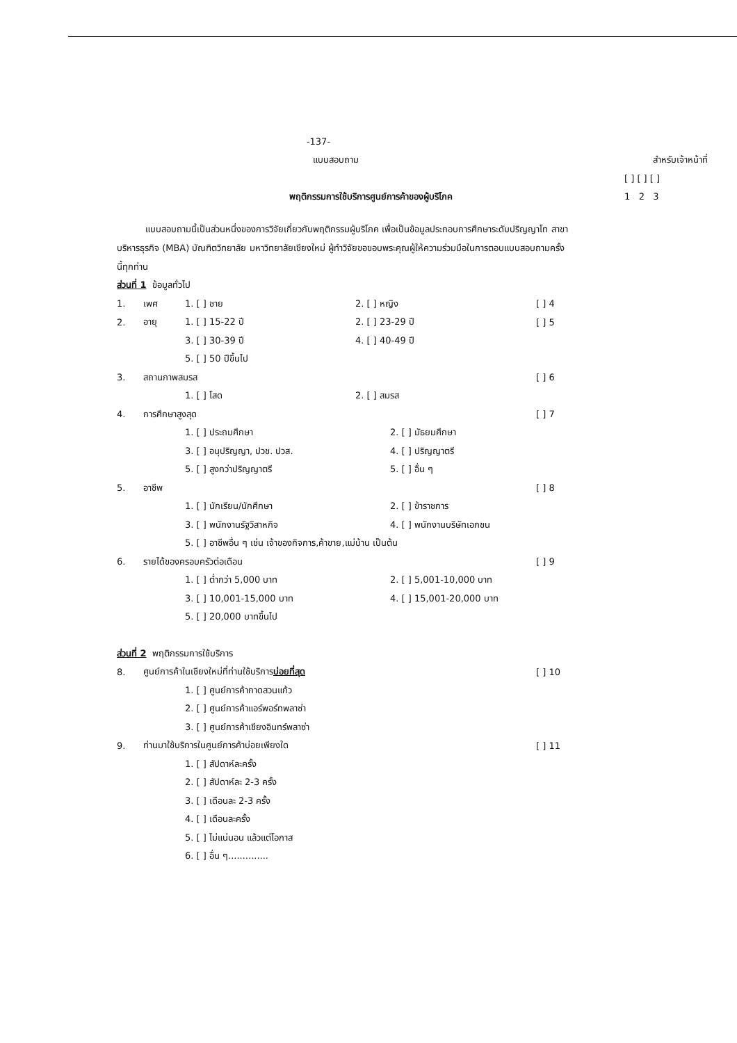-137-
แบบสอบถาม สำหรับเจ้าหน้าที่
[ ] [ ] [ ]
พฤติกรรมการใช้บริการศูนย์การค้าของผู้บริโภค 1 2 3
แบบสอบถามนี้เป็นส่วนหนึ่งของการวิจัยเกี่ยวกับพฤติกรรมผู้บริโภค เพื่อเป็นข้อมูลประกอบการศึกษาระดับปริญญาโท สาขาบริหารธุรกิจ (MBA) บัณฑิตวิทยาลัย มหาวิทยาลัยเชียงใหม่ ผู้ทำวิจัยขอขอบพระคุณผู้ให้ความร่วมมือในการตอบแบบสอบถามครั้งนี้ทุกท่าน
ส่วนที่ 1 ข้อมูลทั่วไป
1. เพศ 1. [ ] ชาย 2. [ ] หญิง [ ] 4
2. อายุ 1. [ ] 15-22 ปี 2. [ ] 23-29 ปี [ ] 5
3. [ ] 30-39 ปี 4. [ ] 40-49 ปี
5. [ ] 50 ปีขึ้นไป
3. สถานภาพสมรส [ ] 6
1. [ ] โสด 2. [ ] สมรส
4. การศึกษาสูงสุด [ ] 7
1. [ ] ประถมศึกษา 2. [ ] มัธยมศึกษา
3. [ ] อนุปริญญา, ปวช. ปวส. 4. [ ] ปริญญาตรี
5. [ ] สูงกว่าปริญญาตรี 5. [ ] อื่น ๆ
5. อาชีพ [ ] 8
1. [ ] นักเรียน/นักศึกษา 2. [ ] ข้าราชการ
3. [ ] พนักงานรัฐวิสาหกิจ 4. [ ] พนักงานบริษัทเอกชน
5. [ ] อาชีพอื่น ๆ เช่น เจ้าของกิจการ,ค้าขาย,แม่บ้าน เป็นต้น
6. รายได้ของครอบครัวต่อเดือน [ ] 9
1. [ ] ต่ำกว่า 5,000 บาท 2. [ ] 5,001-10,000 บาท
3. [ ] 10,001-15,000 บาท 4. [ ] 15,001-20,000 บาท
5. [ ] 20,000 บาทขึ้นไป
ส่วนที่ 2 พฤติกรรมการใช้บริการ
8. ศูนย์การค้าในเชียงใหม่ที่ท่านใช้บริการบ่อยที่สุด [ ] 10
1. [ ] ศูนย์การค้ากาดสวนแก้ว
2. [ ] ศูนย์การค้าแอร์พอร์ทพลาซ่า
3. [ ] ศูนย์การค้าเชียงอินทร์พลาซ่า
9. ท่านมาใช้บริการในศูนย์การค้าบ่อยเพียงใด [ ] 11
1. [ ] สัปดาห์ละครั้ง
2. [ ] สัปดาห์ละ 2-3 ครั้ง
3. [ ] เดือนละ 2-3 ครั้ง
4. [ ] เดือนละครั้ง
5. [ ] ไม่แน่นอน แล้วแต่โอกาส
6. [ ] อื่น ๆ..............